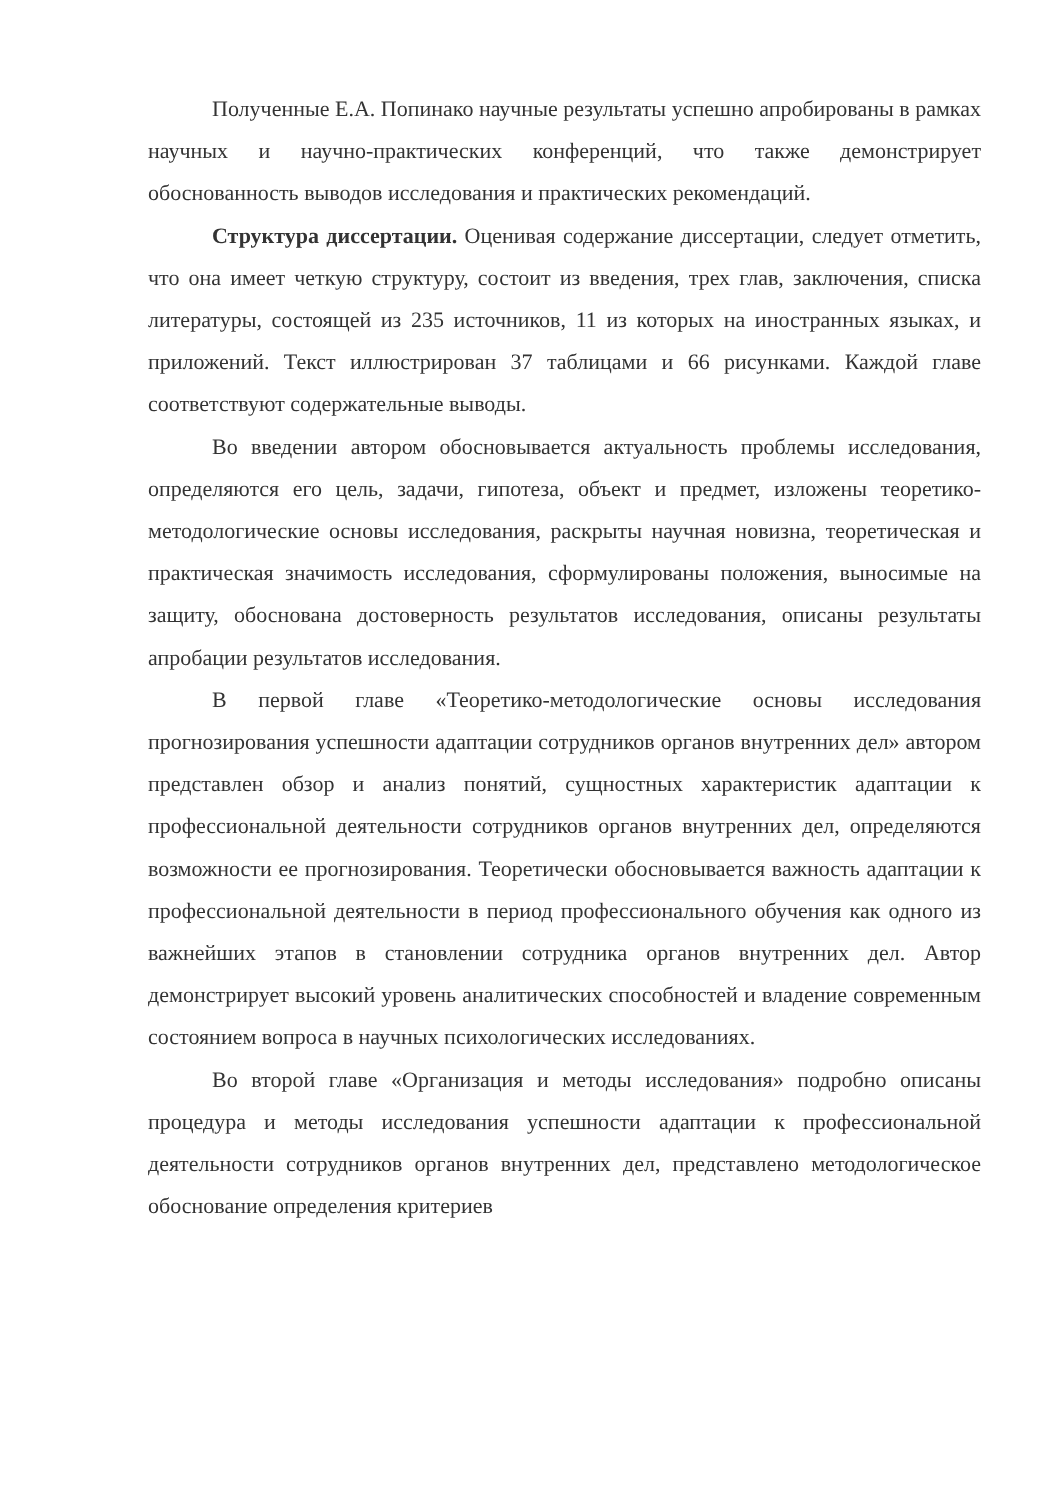Полученные Е.А. Попинако научные результаты успешно апробированы в рамках научных и научно-практических конференций, что также демонстрирует обоснованность выводов исследования и практических рекомендаций.
Структура диссертации. Оценивая содержание диссертации, следует отметить, что она имеет четкую структуру, состоит из введения, трех глав, заключения, списка литературы, состоящей из 235 источников, 11 из которых на иностранных языках, и приложений. Текст иллюстрирован 37 таблицами и 66 рисунками. Каждой главе соответствуют содержательные выводы.
Во введении автором обосновывается актуальность проблемы исследования, определяются его цель, задачи, гипотеза, объект и предмет, изложены теоретико-методологические основы исследования, раскрыты научная новизна, теоретическая и практическая значимость исследования, сформулированы положения, выносимые на защиту, обоснована достоверность результатов исследования, описаны результаты апробации результатов исследования.
В первой главе «Теоретико-методологические основы исследования прогнозирования успешности адаптации сотрудников органов внутренних дел» автором представлен обзор и анализ понятий, сущностных характеристик адаптации к профессиональной деятельности сотрудников органов внутренних дел, определяются возможности ее прогнозирования. Теоретически обосновывается важность адаптации к профессиональной деятельности в период профессионального обучения как одного из важнейших этапов в становлении сотрудника органов внутренних дел. Автор демонстрирует высокий уровень аналитических способностей и владение современным состоянием вопроса в научных психологических исследованиях.
Во второй главе «Организация и методы исследования» подробно описаны процедура и методы исследования успешности адаптации к профессиональной деятельности сотрудников органов внутренних дел, представлено методологическое обоснование определения критериев